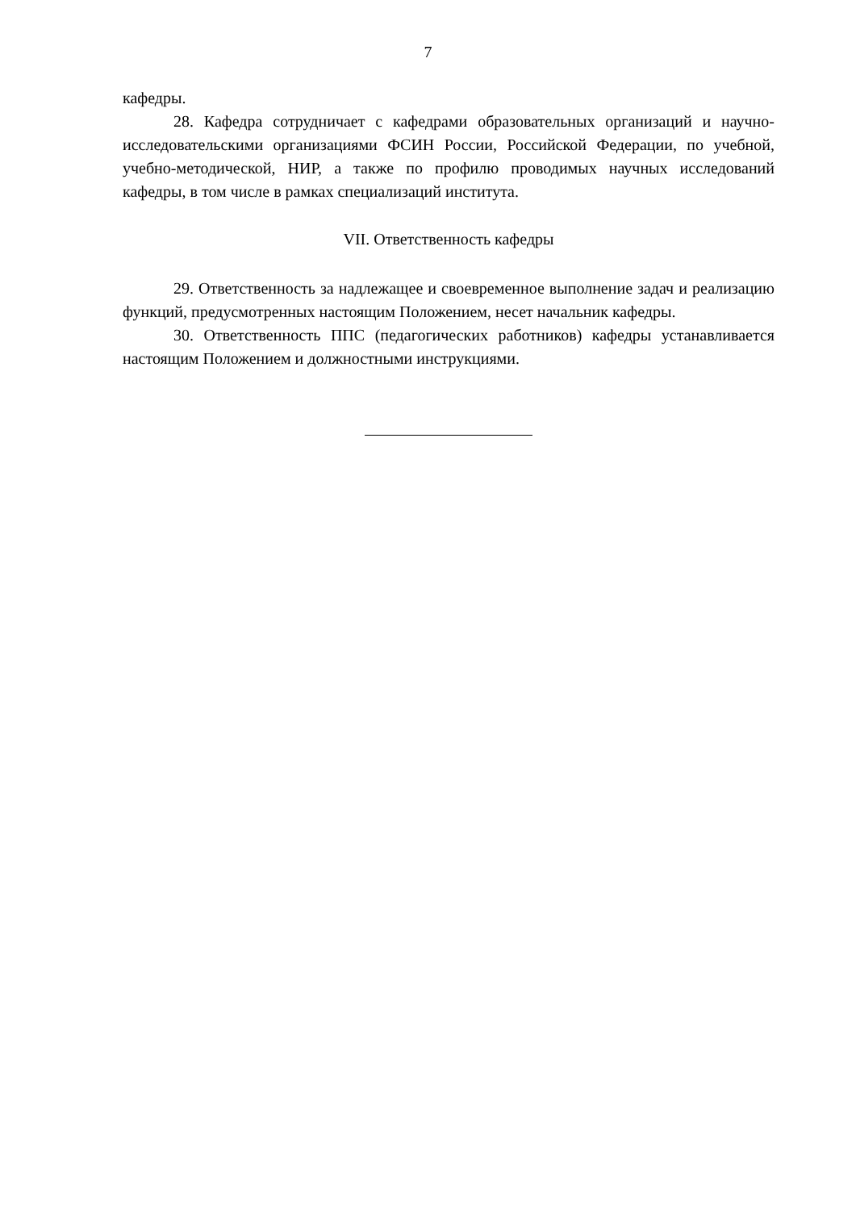7
кафедры.
28. Кафедра сотрудничает с кафедрами образовательных организаций и научно-исследовательскими организациями ФСИН России, Российской Федерации, по учебной, учебно-методической, НИР, а также по профилю проводимых научных исследований кафедры, в том числе в рамках специализаций института.
VII. Ответственность кафедры
29. Ответственность за надлежащее и своевременное выполнение задач и реализацию функций, предусмотренных настоящим Положением, несет начальник кафедры.
30. Ответственность ППС (педагогических работников) кафедры устанавливается настоящим Положением и должностными инструкциями.